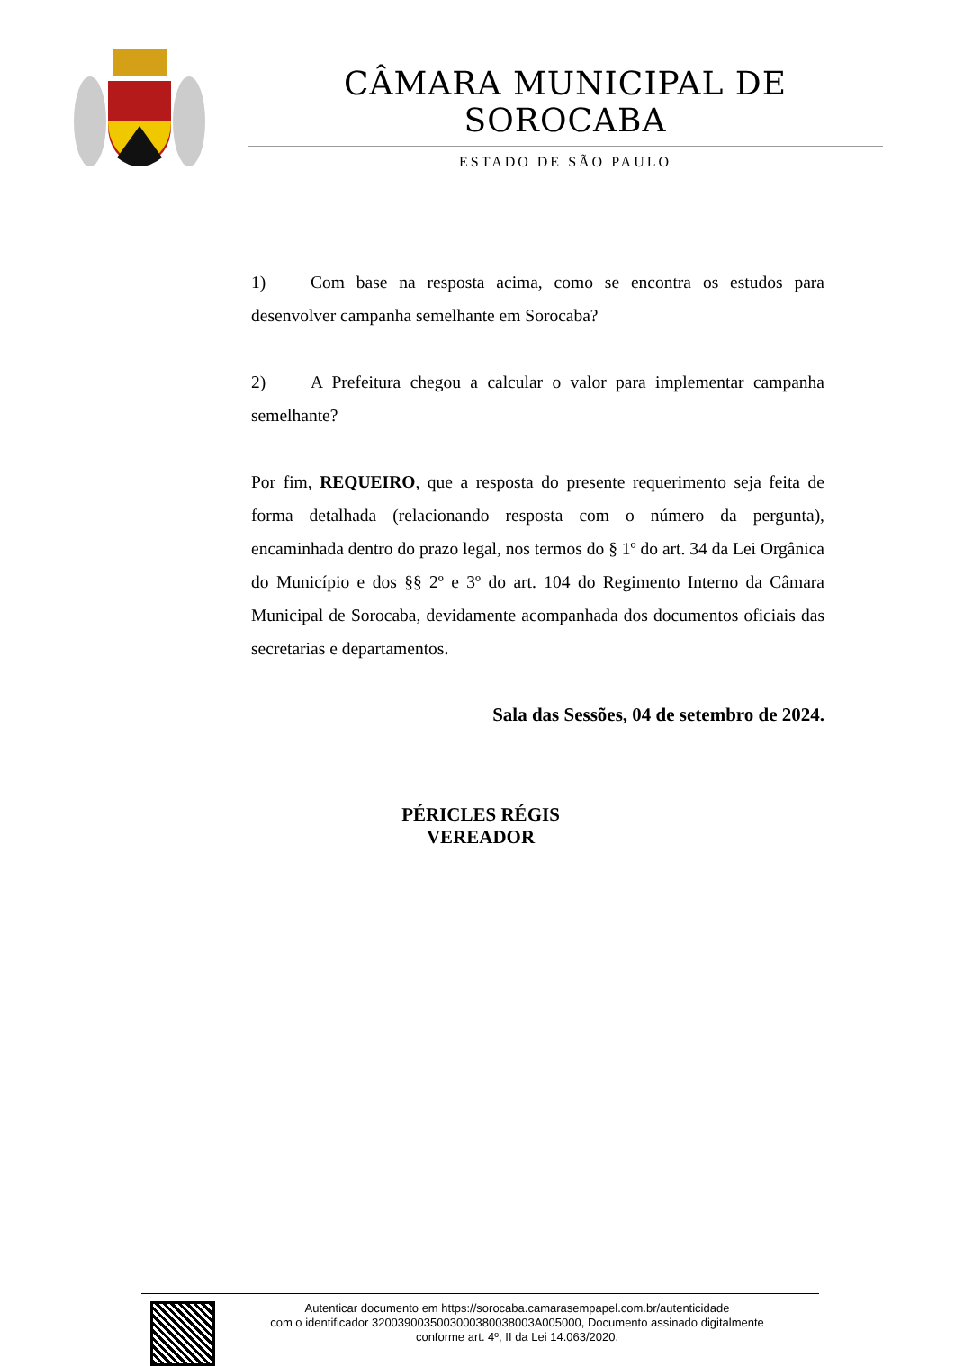CÂMARA MUNICIPAL DE SOROCABA
ESTADO DE SÃO PAULO
1) Com base na resposta acima, como se encontra os estudos para desenvolver campanha semelhante em Sorocaba?
2) A Prefeitura chegou a calcular o valor para implementar campanha semelhante?
Por fim, REQUEIRO, que a resposta do presente requerimento seja feita de forma detalhada (relacionando resposta com o número da pergunta), encaminhada dentro do prazo legal, nos termos do § 1º do art. 34 da Lei Orgânica do Município e dos §§ 2º e 3º do art. 104 do Regimento Interno da Câmara Municipal de Sorocaba, devidamente acompanhada dos documentos oficiais das secretarias e departamentos.
Sala das Sessões, 04 de setembro de 2024.
PÉRICLES RÉGIS
VEREADOR
Autenticar documento em https://sorocaba.camarasempapel.com.br/autenticidade
com o identificador 3200390035003000380038003A005000, Documento assinado digitalmente
conforme art. 4º, II da Lei 14.063/2020.